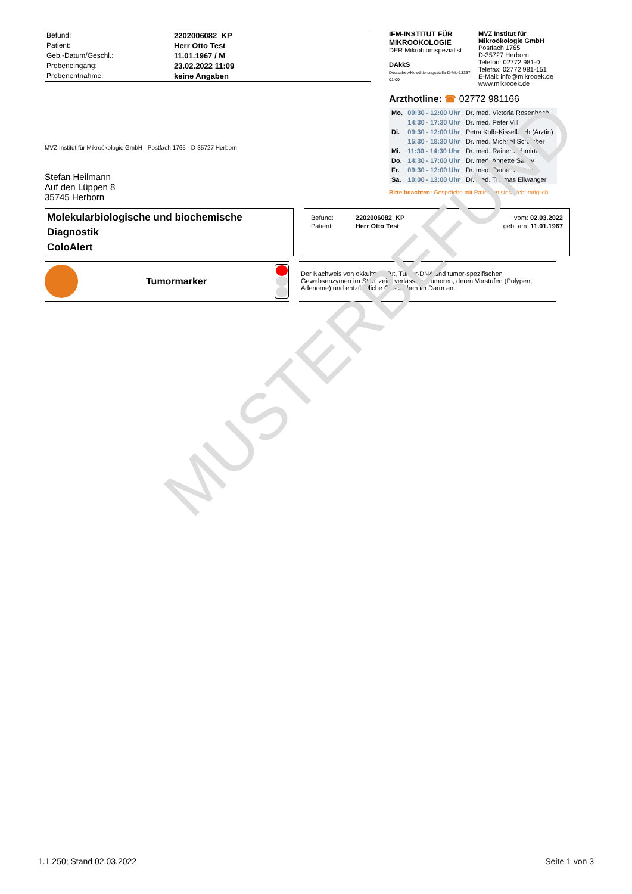MUSTERBEFUND
| Befund: | 2202006082_KP |
| Patient: | Herr Otto Test |
| Geb.-Datum/Geschl.: | 11.01.1967 / M |
| Probeneingang: | 23.02.2022 11:09 |
| Probenentnahme: | keine Angaben |
MVZ Institut für Mikroökologie GmbH - Postfach 1765 - D-35727 Herborn
Stefan Heilmann
Auf den Lüppen 8
35745 Herborn
IFM-INSTITUT FÜR
MIKROÖKOLOGIE
DER Mikrobiomspezialist
DAkkS
Deutsche Akkreditierungsstelle D-ML-13337-01-00
MVZ Institut für
Mikroökologie GmbH
Postfach 1765
D-35727 Herborn
Telefon: 02772 981-0
Telefax: 02772 981-151
E-Mail: info@mikrooek.de
www.mikrooek.de
Arzthotline: ☎ 02772 981166
| Mo. | 09:30 - 12:00 Uhr | Dr. med. Victoria Rosenbach |
| | 14:30 - 17:30 Uhr | Dr. med. Peter Vill |
| Di. | 09:30 - 12:00 Uhr | Petra Kolb-Kisselbach (Ärztin) |
| | 15:30 - 18:30 Uhr | Dr. med. Michael Schreiber |
| Mi. | 11:30 - 14:30 Uhr | Dr. med. Rainer Schmidt |
| Do. | 14:30 - 17:00 Uhr | Dr. med. Annette Salihy |
| Fr. | 09:30 - 12:00 Uhr | Dr. med. Rainer Schmidt |
| Sa. | 10:00 - 13:00 Uhr | Dr. med. Thomas Ellwanger |
Bitte beachten: Gespräche mit Patienten sind nicht möglich.
Molekularbiologische und biochemische Diagnostik
ColoAlert
| Befund: | 2202006082_KP | vom: 02.03.2022 |
| Patient: | Herr Otto Test | geb. am: 11.01.1967 |
Tumormarker
Der Nachweis von okkultem Blut, Tumor-DNA und tumor-spezifischen Gewebsenzymen im Stuhl zeigt verlässlich Tumoren, deren Vorstufen (Polypen, Adenome) und entzündliche Geschehen im Darm an.
1.1.250; Stand 02.03.2022 Seite 1 von 3